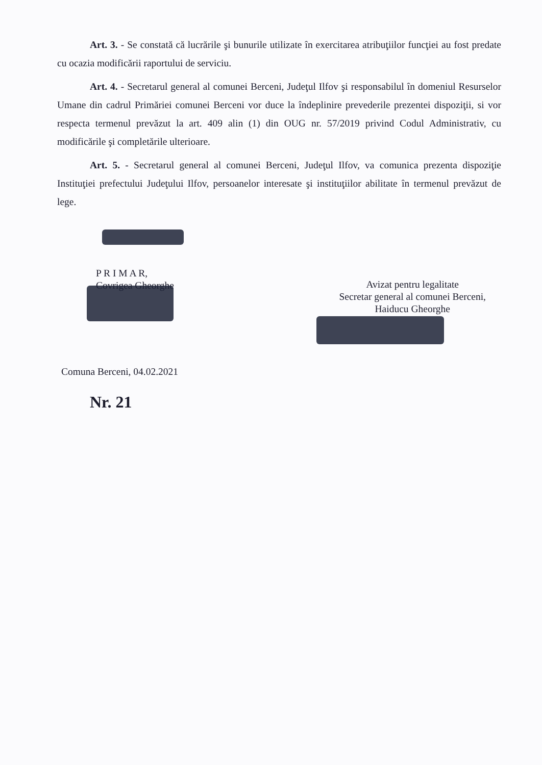Art. 3. - Se constată că lucrările şi bunurile utilizate în exercitarea atribuţiilor funcţiei au fost predate cu ocazia modificării raportului de serviciu.
Art. 4. - Secretarul general al comunei Berceni, Judeţul Ilfov şi responsabilul în domeniul Resurselor Umane din cadrul Primăriei comunei Berceni vor duce la îndeplinire prevederile prezentei dispoziţii, si vor respecta termenul prevăzut la art. 409 alin (1) din OUG nr. 57/2019 privind Codul Administrativ, cu modificările şi completările ulterioare.
Art. 5. - Secretarul general al comunei Berceni, Judeţul Ilfov, va comunica prezenta dispoziţie Instituţiei prefectului Judeţului Ilfov, persoanelor interesate şi instituţiilor abilitate în termenul prevăzut de lege.
P R I M A R,
Covrigea Gheorghe
Avizat pentru legalitate
Secretar general al comunei Berceni,
Haiducu Gheorghe
Comuna Berceni, 04.02.2021
Nr. 21